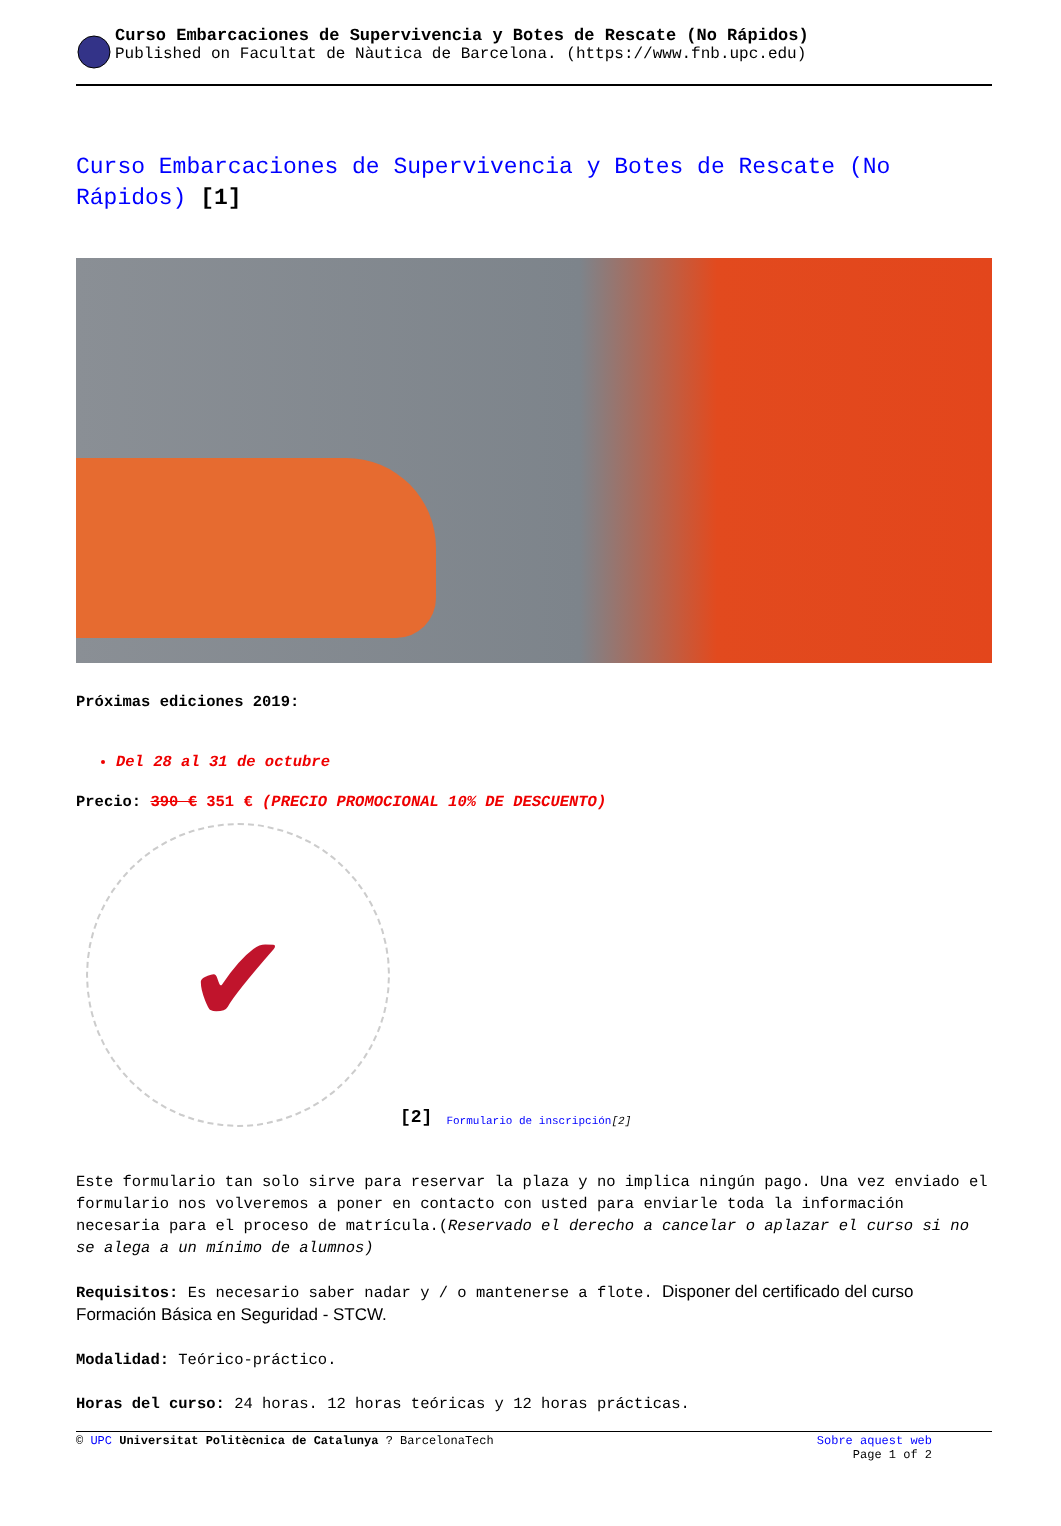Curso Embarcaciones de Supervivencia y Botes de Rescate (No Rápidos)
Published on Facultat de Nàutica de Barcelona. (https://www.fnb.upc.edu)
Curso Embarcaciones de Supervivencia y Botes de Rescate (No Rápidos) [1]
Próximas ediciones 2019:
Del 28 al 31 de octubre
Precio: 390 € 351 € (PRECIO PROMOCIONAL 10% DE DESCUENTO)
✔
[2] Formulario de inscripción [2]
Este formulario tan solo sirve para reservar la plaza y no implica ningún pago. Una vez enviado el formulario nos volveremos a poner en contacto con usted para enviarle toda la información necesaria para el proceso de matrícula.(Reservado el derecho a cancelar o aplazar el curso si no se alega a un mínimo de alumnos)
Requisitos: Es necesario saber nadar y / o mantenerse a flote. Disponer del certificado del curso Formación Básica en Seguridad - STCW.
Modalidad: Teórico-práctico.
Horas del curso: 24 horas. 12 horas teóricas y 12 horas prácticas.
© UPC Universitat Politècnica de Catalunya ? BarcelonaTech Sobre aquest web
Page 1 of 2